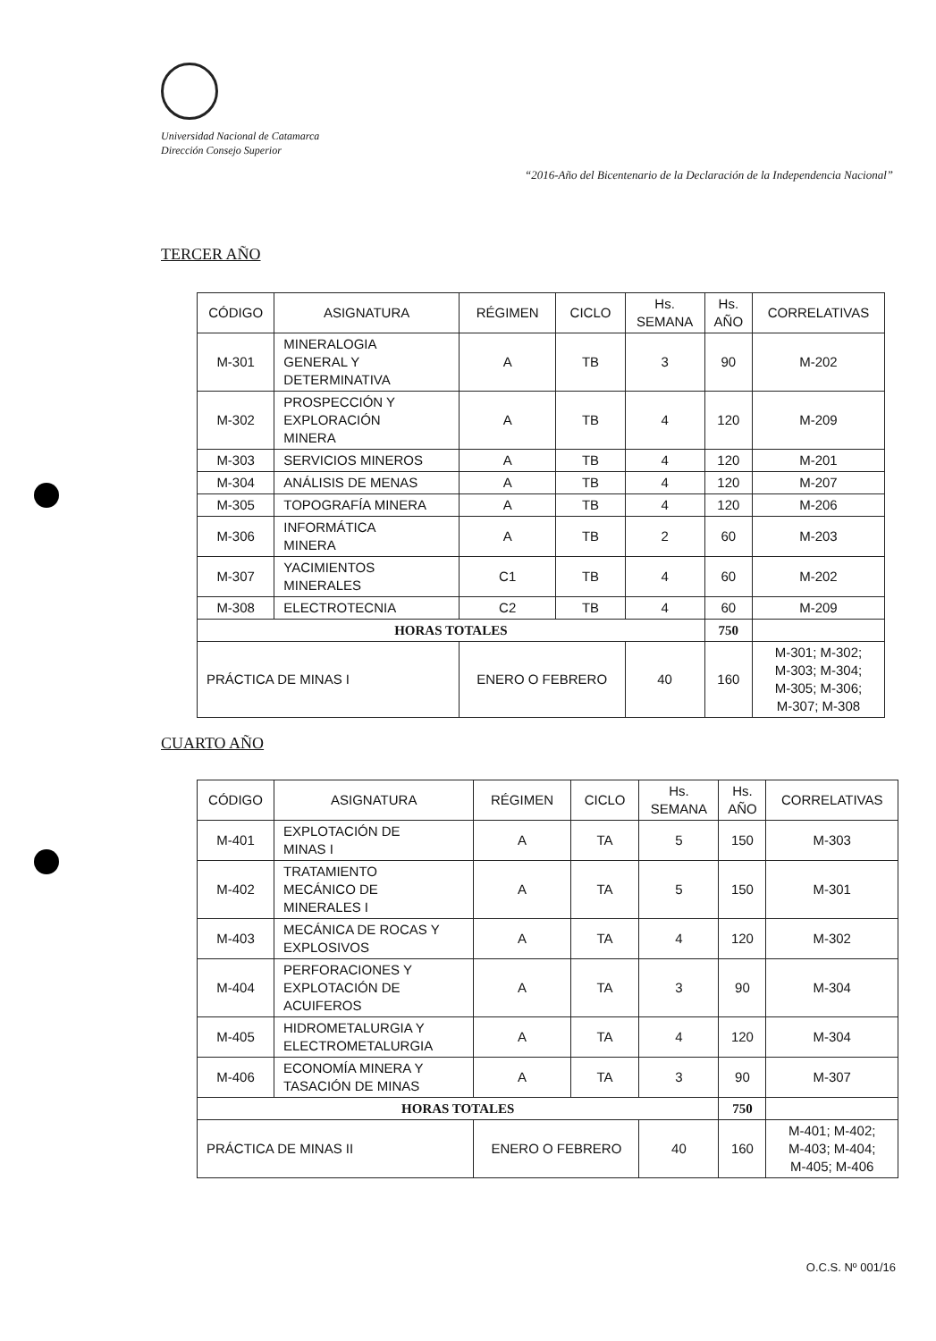Universidad Nacional de Catamarca
Dirección Consejo Superior
“2016-Año del Bicentenario de la Declaración de la Independencia Nacional”
TERCER AÑO
| CÓDIGO | ASIGNATURA | RÉGIMEN | CICLO | Hs. SEMANA | Hs. AÑO | CORRELATIVAS |
| --- | --- | --- | --- | --- | --- | --- |
| M-301 | MINERALOGIA GENERAL Y DETERMINATIVA | A | TB | 3 | 90 | M-202 |
| M-302 | PROSPECCIÓN Y EXPLORACIÓN MINERA | A | TB | 4 | 120 | M-209 |
| M-303 | SERVICIOS MINEROS | A | TB | 4 | 120 | M-201 |
| M-304 | ANÁLISIS DE MENAS | A | TB | 4 | 120 | M-207 |
| M-305 | TOPOGRAFÍA MINERA | A | TB | 4 | 120 | M-206 |
| M-306 | INFORMÁTICA MINERA | A | TB | 2 | 60 | M-203 |
| M-307 | YACIMIENTOS MINERALES | C1 | TB | 4 | 60 | M-202 |
| M-308 | ELECTROTECNIA | C2 | TB | 4 | 60 | M-209 |
| HORAS TOTALES | | | | | 750 | |
| PRÁCTICA DE MINAS I | | ENERO O FEBRERO | | 40 | 160 | M-301; M-302; M-303; M-304; M-305; M-306; M-307; M-308 |
CUARTO AÑO
| CÓDIGO | ASIGNATURA | RÉGIMEN | CICLO | Hs. SEMANA | Hs. AÑO | CORRELATIVAS |
| --- | --- | --- | --- | --- | --- | --- |
| M-401 | EXPLOTACIÓN DE MINAS I | A | TA | 5 | 150 | M-303 |
| M-402 | TRATAMIENTO MECÁNICO DE MINERALES I | A | TA | 5 | 150 | M-301 |
| M-403 | MECÁNICA DE ROCAS Y EXPLOSIVOS | A | TA | 4 | 120 | M-302 |
| M-404 | PERFORACIONES Y EXPLOTACIÓN DE ACUIFEROS | A | TA | 3 | 90 | M-304 |
| M-405 | HIDROMETALURGIA Y ELECTROMETALURGIA | A | TA | 4 | 120 | M-304 |
| M-406 | ECONOMÍA MINERA Y TASACIÓN DE MINAS | A | TA | 3 | 90 | M-307 |
| HORAS TOTALES | | | | | 750 | |
| PRÁCTICA DE MINAS II | | ENERO O FEBRERO | | 40 | 160 | M-401; M-402; M-403; M-404; M-405; M-406 |
O.C.S. Nº 001/16